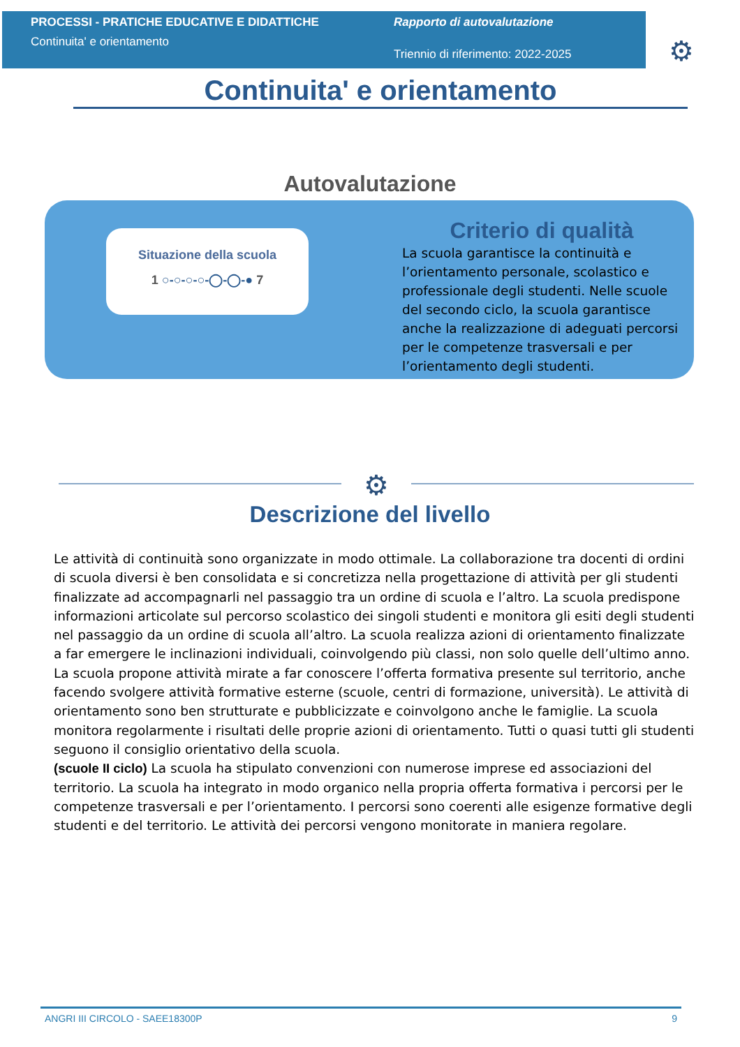PROCESSI - PRATICHE EDUCATIVE E DIDATTICHE
Continuita' e orientamento
Rapporto di autovalutazione
Triennio di riferimento: 2022-2025
⚙
Continuita' e orientamento
Autovalutazione
Situazione della scuola
1 ○-○-○-○-◯-◯-● 7
Criterio di qualità
La scuola garantisce la continuità e l’orientamento personale, scolastico e professionale degli studenti. Nelle scuole del secondo ciclo, la scuola garantisce anche la realizzazione di adeguati percorsi per le competenze trasversali e per l’orientamento degli studenti.
⚙
Descrizione del livello
Le attività di continuità sono organizzate in modo ottimale. La collaborazione tra docenti di ordini di scuola diversi è ben consolidata e si concretizza nella progettazione di attività per gli studenti finalizzate ad accompagnarli nel passaggio tra un ordine di scuola e l’altro. La scuola predispone informazioni articolate sul percorso scolastico dei singoli studenti e monitora gli esiti degli studenti nel passaggio da un ordine di scuola all’altro. La scuola realizza azioni di orientamento finalizzate a far emergere le inclinazioni individuali, coinvolgendo più classi, non solo quelle dell’ultimo anno. La scuola propone attività mirate a far conoscere l’offerta formativa presente sul territorio, anche facendo svolgere attività formative esterne (scuole, centri di formazione, università). Le attività di orientamento sono ben strutturate e pubblicizzate e coinvolgono anche le famiglie. La scuola monitora regolarmente i risultati delle proprie azioni di orientamento. Tutti o quasi tutti gli studenti seguono il consiglio orientativo della scuola.
(scuole II ciclo) La scuola ha stipulato convenzioni con numerose imprese ed associazioni del territorio. La scuola ha integrato in modo organico nella propria offerta formativa i percorsi per le competenze trasversali e per l’orientamento. I percorsi sono coerenti alle esigenze formative degli studenti e del territorio. Le attività dei percorsi vengono monitorate in maniera regolare.
ANGRI III CIRCOLO - SAEE18300P 9